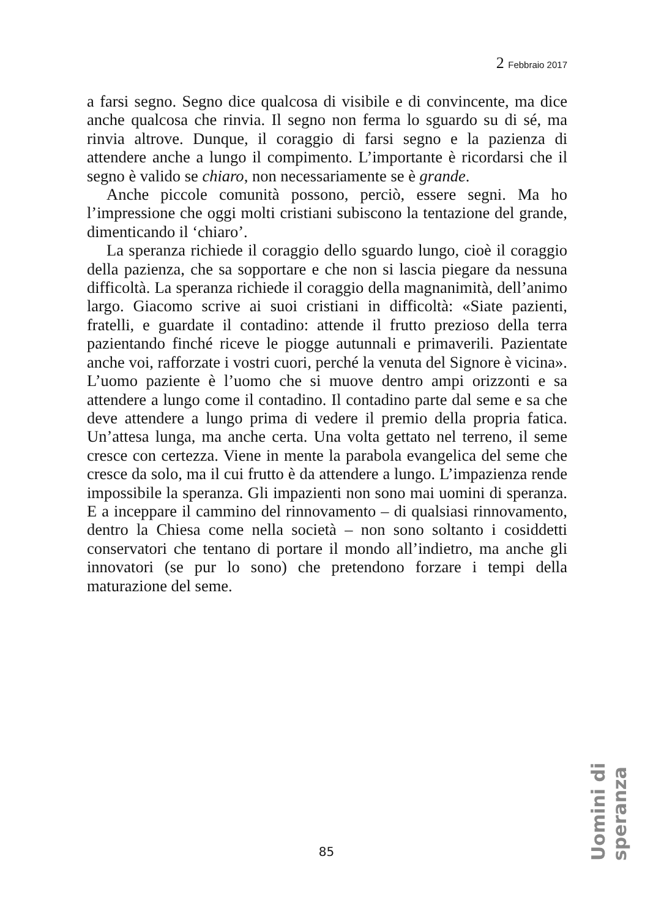2 Febbraio 2017
a farsi segno. Segno dice qualcosa di visibile e di convincente, ma dice anche qualcosa che rinvia. Il segno non ferma lo sguardo su di sé, ma rinvia altrove. Dunque, il coraggio di farsi segno e la pazienza di attendere anche a lungo il compimento. L’importante è ricordarsi che il segno è valido se chiaro, non necessariamente se è grande.
Anche piccole comunità possono, perciò, essere segni. Ma ho l’impressione che oggi molti cristiani subiscono la tentazione del grande, dimenticando il ‘chiaro’.
La speranza richiede il coraggio dello sguardo lungo, cioè il coraggio della pazienza, che sa sopportare e che non si lascia piegare da nessuna difficoltà. La speranza richiede il coraggio della magnanimità, dell’animo largo. Giacomo scrive ai suoi cristiani in difficoltà: «Siate pazienti, fratelli, e guardate il contadino: attende il frutto prezioso della terra pazientando finché riceve le piogge autunnali e primaverili. Pazientate anche voi, rafforzate i vostri cuori, perché la venuta del Signore è vicina». L’uomo paziente è l’uomo che si muove dentro ampi orizzonti e sa attendere a lungo come il contadino. Il contadino parte dal seme e sa che deve attendere a lungo prima di vedere il premio della propria fatica. Un’attesa lunga, ma anche certa. Una volta gettato nel terreno, il seme cresce con certezza. Viene in mente la parabola evangelica del seme che cresce da solo, ma il cui frutto è da attendere a lungo. L’impazienza rende impossibile la speranza. Gli impazienti non sono mai uomini di speranza. E a inceppare il cammino del rinnovamento – di qualsiasi rinnovamento, dentro la Chiesa come nella società – non sono soltanto i cosiddetti conservatori che tentano di portare il mondo all’indietro, ma anche gli innovatori (se pur lo sono) che pretendono forzare i tempi della maturazione del seme.
Uomini di speranza
85